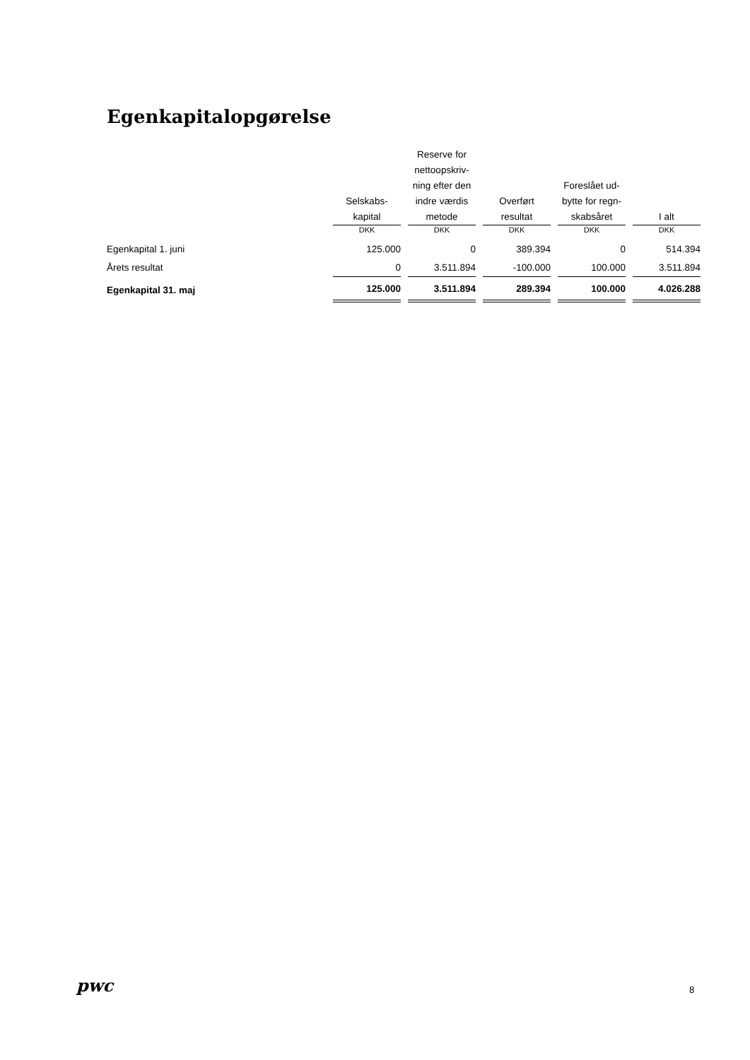Egenkapitalopgørelse
| | Selskabs- kapital | Reserve for nettoopskriv- ning efter den indre værdis metode | Overført resultat | Foreslået ud- bytte for regn- skabsåret | I alt |
| --- | --- | --- | --- | --- | --- |
| | DKK | DKK | DKK | DKK | DKK |
| Egenkapital 1. juni | 125.000 | 0 | 389.394 | 0 | 514.394 |
| Årets resultat | 0 | 3.511.894 | -100.000 | 100.000 | 3.511.894 |
| Egenkapital 31. maj | 125.000 | 3.511.894 | 289.394 | 100.000 | 4.026.288 |
pwc 8